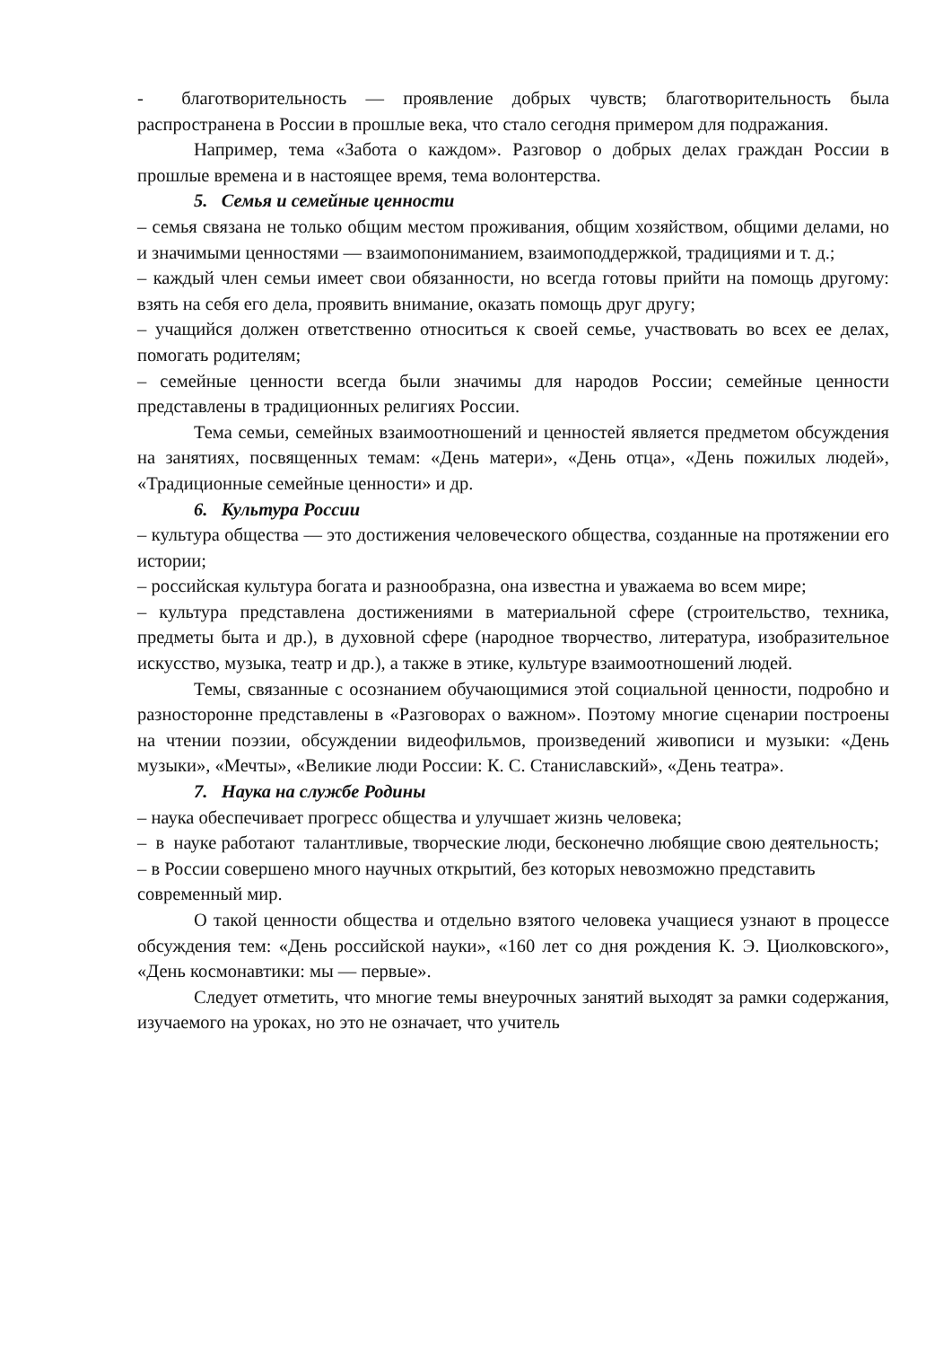- благотворительность — проявление добрых чувств; благотворительность была распространена в России в прошлые века, что стало сегодня примером для подражания.
Например, тема «Забота о каждом». Разговор о добрых делах граждан России в прошлые времена и в настоящее время, тема волонтерства.
5. Семья и семейные ценности
– семья связана не только общим местом проживания, общим хозяйством, общими делами, но и значимыми ценностями — взаимопониманием, взаимоподдержкой, традициями и т. д.;
– каждый член семьи имеет свои обязанности, но всегда готовы прийти на помощь другому: взять на себя его дела, проявить внимание, оказать помощь друг другу;
– учащийся должен ответственно относиться к своей семье, участвовать во всех ее делах, помогать родителям;
– семейные ценности всегда были значимы для народов России; семейные ценности представлены в традиционных религиях России.
Тема семьи, семейных взаимоотношений и ценностей является предметом обсуждения на занятиях, посвященных темам: «День матери», «День отца», «День пожилых людей», «Традиционные семейные ценности» и др.
6. Культура России
– культура общества — это достижения человеческого общества, созданные на протяжении его истории;
– российская культура богата и разнообразна, она известна и уважаема во всем мире;
– культура представлена достижениями в материальной сфере (строительство, техника, предметы быта и др.), в духовной сфере (народное творчество, литература, изобразительное искусство, музыка, театр и др.), а также в этике, культуре взаимоотношений людей.
Темы, связанные с осознанием обучающимися этой социальной ценности, подробно и разносторонне представлены в «Разговорах о важном». Поэтому многие сценарии построены на чтении поэзии, обсуждении видеофильмов, произведений живописи и музыки: «День музыки», «Мечты», «Великие люди России: К. С. Станиславский», «День театра».
7. Наука на службе Родины
– наука обеспечивает прогресс общества и улучшает жизнь человека;
– в науке работают талантливые, творческие люди, бесконечно любящие свою деятельность;
– в России совершено много научных открытий, без которых невозможно представить современный мир.
О такой ценности общества и отдельно взятого человека учащиеся узнают в процессе обсуждения тем: «День российской науки», «160 лет со дня рождения К. Э. Циолковского», «День космонавтики: мы — первые».
Следует отметить, что многие темы внеурочных занятий выходят за рамки содержания, изучаемого на уроках, но это не означает, что учитель